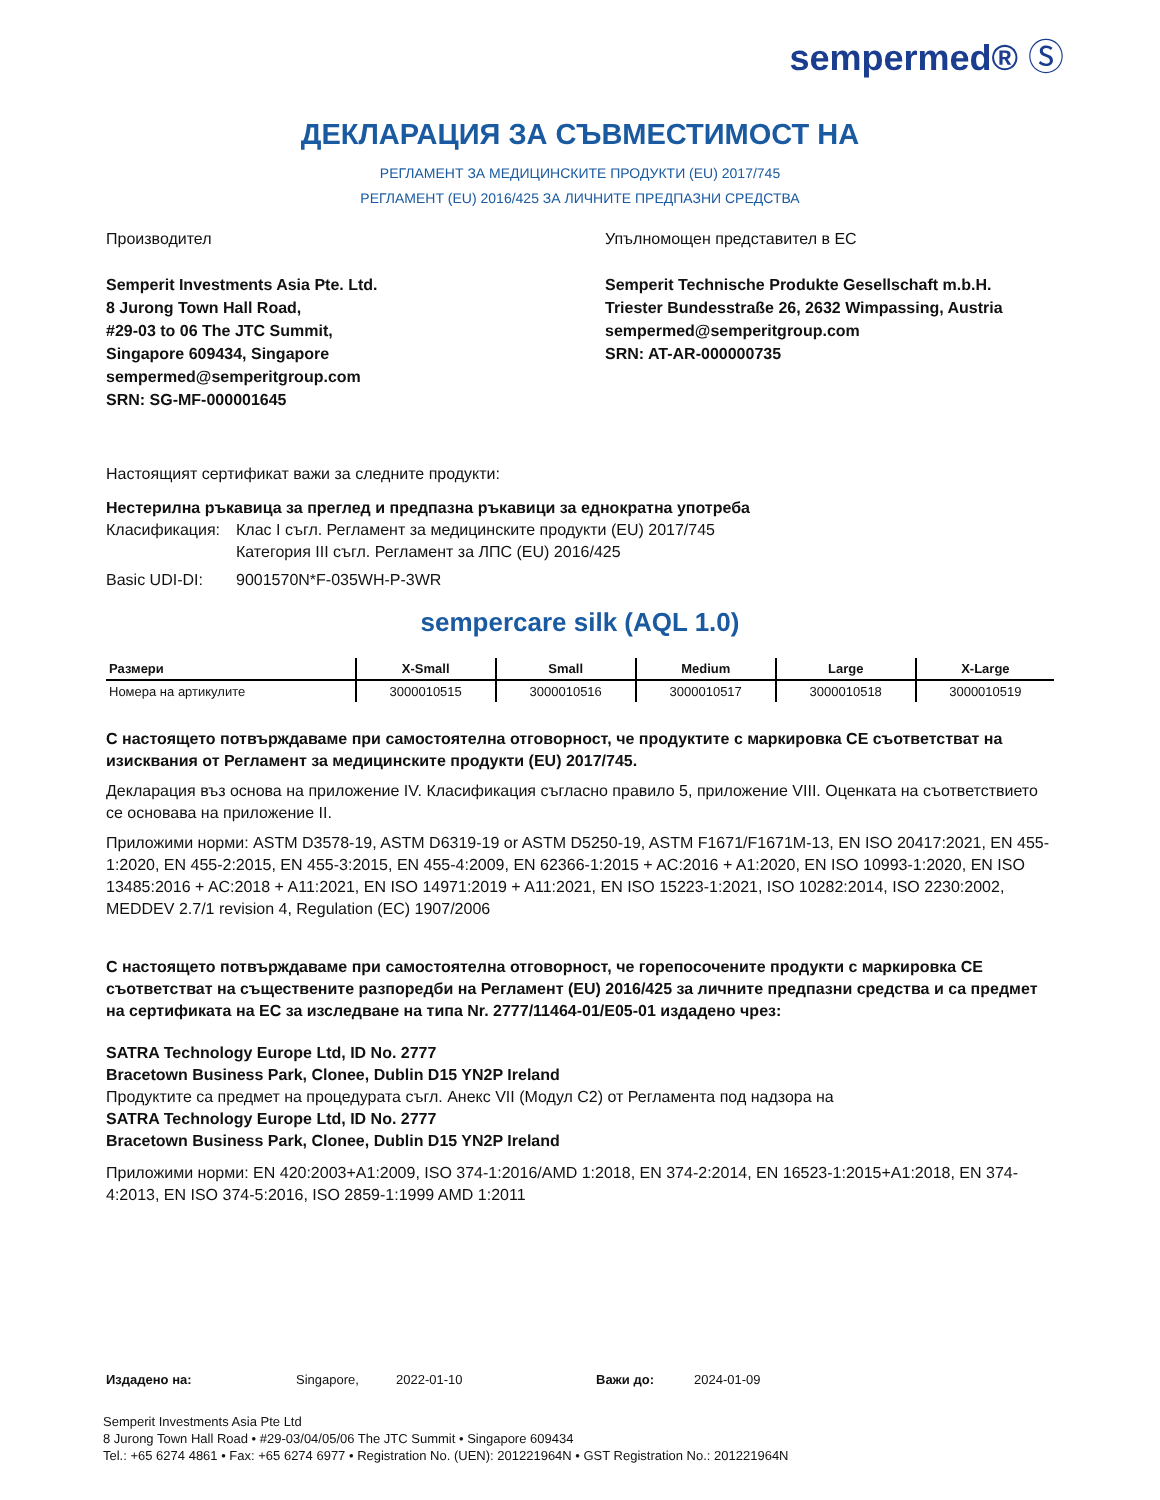sempermed® Ⓢ
ДЕКЛАРАЦИЯ ЗА СЪВМЕСТИМОСТ НА
РЕГЛАМЕНТ ЗА МЕДИЦИНСКИТЕ ПРОДУКТИ (EU) 2017/745
РЕГЛАМЕНТ (EU) 2016/425 ЗА ЛИЧНИТЕ ПРЕДПАЗНИ СРЕДСТВА
Производител
Semperit Investments Asia Pte. Ltd.
8 Jurong Town Hall Road,
#29-03 to 06 The JTC Summit,
Singapore 609434, Singapore
sempermed@semperitgroup.com
SRN: SG-MF-000001645
Упълномощен представител в ЕС
Semperit Technische Produkte Gesellschaft m.b.H.
Triester Bundesstraße 26, 2632 Wimpassing, Austria
sempermed@semperitgroup.com
SRN: AT-AR-000000735
Настоящият сертификат важи за следните продукти:
Нестерилна ръкавица за преглед и предпазна ръкавици за еднократна употреба
Класификация: Клас I съгл. Регламент за медицинските продукти (EU) 2017/745
Категория III съгл. Регламент за ЛПС (EU) 2016/425
Basic UDI-DI: 9001570N*F-035WH-P-3WR
sempercare silk (AQL 1.0)
| Размери | X-Small | Small | Medium | Large | X-Large |
| --- | --- | --- | --- | --- | --- |
| Номера на артикулите | 3000010515 | 3000010516 | 3000010517 | 3000010518 | 3000010519 |
С настоящето потвърждаваме при самостоятелна отговорност, че продуктите с маркировка СЕ съответстват на изисквания от Регламент за медицинските продукти (EU) 2017/745.
Декларация въз основа на приложение IV. Класификация съгласно правило 5, приложение VIII. Оценката на съответствието се основава на приложение II.
Приложими норми: ASTM D3578-19, ASTM D6319-19 or ASTM D5250-19, ASTM F1671/F1671M-13, EN ISO 20417:2021, EN 455-1:2020, EN 455-2:2015, EN 455-3:2015, EN 455-4:2009, EN 62366-1:2015 + AC:2016 + A1:2020, EN ISO 10993-1:2020, EN ISO 13485:2016 + AC:2018 + A11:2021, EN ISO 14971:2019 + A11:2021, EN ISO 15223-1:2021, ISO 10282:2014, ISO 2230:2002, MEDDEV 2.7/1 revision 4, Regulation (EC) 1907/2006
С настоящето потвърждаваме при самостоятелна отговорност, че горепосочените продукти с маркировка СЕ съответстват на съществените разпоредби на Регламент (EU) 2016/425 за личните предпазни средства и са предмет на сертификата на ЕС за изследване на типа Nr. 2777/11464-01/E05-01 издадено чрез:
SATRA Technology Europe Ltd, ID No. 2777
Bracetown Business Park, Clonee, Dublin D15 YN2P Ireland
Продуктите са предмет на процедурата съгл. Анекс VII (Модул С2) от Регламента под надзора на
SATRA Technology Europe Ltd, ID No. 2777
Bracetown Business Park, Clonee, Dublin D15 YN2P Ireland
Приложими норми: EN 420:2003+A1:2009, ISO 374-1:2016/AMD 1:2018, EN 374-2:2014, EN 16523-1:2015+A1:2018, EN 374-4:2013, EN ISO 374-5:2016, ISO 2859-1:1999 AMD 1:2011
Издадено на: Singapore, 2022-01-10 Важи до: 2024-01-09
Semperit Investments Asia Pte Ltd
8 Jurong Town Hall Road • #29-03/04/05/06 The JTC Summit • Singapore 609434
Tel.: +65 6274 4861 • Fax: +65 6274 6977 • Registration No. (UEN): 201221964N • GST Registration No.: 201221964N